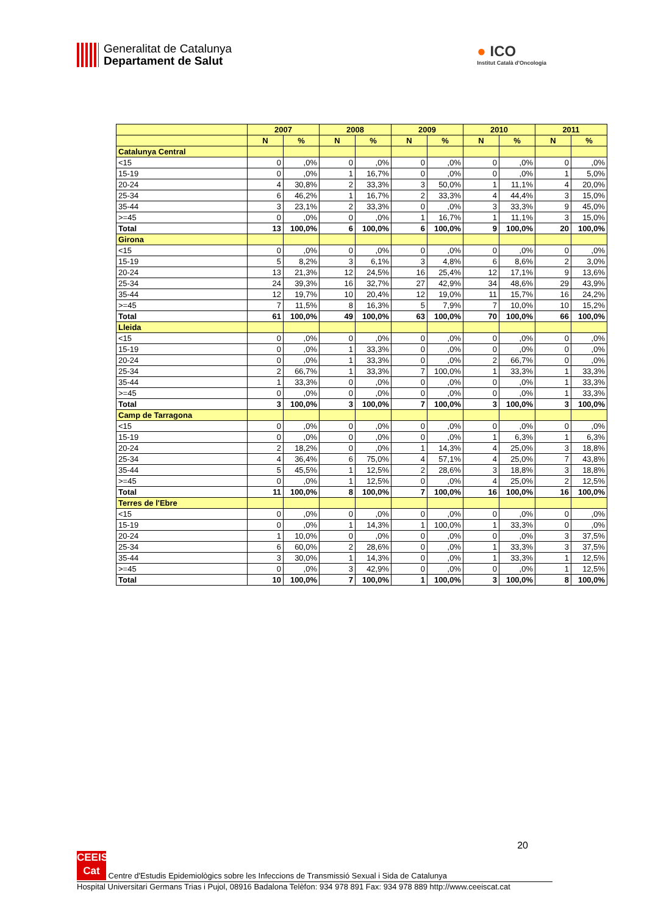Generalitat de Catalunya
Departament de Salut
● ICO
Institut Català d'Oncologia
| | 2007 | | 2008 | | 2009 | | 2010 | | 2011 | |
| --- | --- | --- | --- | --- | --- | --- | --- | --- | --- | --- |
| | N | % | N | % | N | % | N | % | N | % |
| Catalunya Central | | | | | | | | | | |
| <15 | 0 | ,0% | 0 | ,0% | 0 | ,0% | 0 | ,0% | 0 | ,0% |
| 15-19 | 0 | ,0% | 1 | 16,7% | 0 | ,0% | 0 | ,0% | 1 | 5,0% |
| 20-24 | 4 | 30,8% | 2 | 33,3% | 3 | 50,0% | 1 | 11,1% | 4 | 20,0% |
| 25-34 | 6 | 46,2% | 1 | 16,7% | 2 | 33,3% | 4 | 44,4% | 3 | 15,0% |
| 35-44 | 3 | 23,1% | 2 | 33,3% | 0 | ,0% | 3 | 33,3% | 9 | 45,0% |
| >=45 | 0 | ,0% | 0 | ,0% | 1 | 16,7% | 1 | 11,1% | 3 | 15,0% |
| Total | 13 | 100,0% | 6 | 100,0% | 6 | 100,0% | 9 | 100,0% | 20 | 100,0% |
| Girona | | | | | | | | | | |
| <15 | 0 | ,0% | 0 | ,0% | 0 | ,0% | 0 | ,0% | 0 | ,0% |
| 15-19 | 5 | 8,2% | 3 | 6,1% | 3 | 4,8% | 6 | 8,6% | 2 | 3,0% |
| 20-24 | 13 | 21,3% | 12 | 24,5% | 16 | 25,4% | 12 | 17,1% | 9 | 13,6% |
| 25-34 | 24 | 39,3% | 16 | 32,7% | 27 | 42,9% | 34 | 48,6% | 29 | 43,9% |
| 35-44 | 12 | 19,7% | 10 | 20,4% | 12 | 19,0% | 11 | 15,7% | 16 | 24,2% |
| >=45 | 7 | 11,5% | 8 | 16,3% | 5 | 7,9% | 7 | 10,0% | 10 | 15,2% |
| Total | 61 | 100,0% | 49 | 100,0% | 63 | 100,0% | 70 | 100,0% | 66 | 100,0% |
| Lleida | | | | | | | | | | |
| <15 | 0 | ,0% | 0 | ,0% | 0 | ,0% | 0 | ,0% | 0 | ,0% |
| 15-19 | 0 | ,0% | 1 | 33,3% | 0 | ,0% | 0 | ,0% | 0 | ,0% |
| 20-24 | 0 | ,0% | 1 | 33,3% | 0 | ,0% | 2 | 66,7% | 0 | ,0% |
| 25-34 | 2 | 66,7% | 1 | 33,3% | 7 | 100,0% | 1 | 33,3% | 1 | 33,3% |
| 35-44 | 1 | 33,3% | 0 | ,0% | 0 | ,0% | 0 | ,0% | 1 | 33,3% |
| >=45 | 0 | ,0% | 0 | ,0% | 0 | ,0% | 0 | ,0% | 1 | 33,3% |
| Total | 3 | 100,0% | 3 | 100,0% | 7 | 100,0% | 3 | 100,0% | 3 | 100,0% |
| Camp de Tarragona | | | | | | | | | | |
| <15 | 0 | ,0% | 0 | ,0% | 0 | ,0% | 0 | ,0% | 0 | ,0% |
| 15-19 | 0 | ,0% | 0 | ,0% | 0 | ,0% | 1 | 6,3% | 1 | 6,3% |
| 20-24 | 2 | 18,2% | 0 | ,0% | 1 | 14,3% | 4 | 25,0% | 3 | 18,8% |
| 25-34 | 4 | 36,4% | 6 | 75,0% | 4 | 57,1% | 4 | 25,0% | 7 | 43,8% |
| 35-44 | 5 | 45,5% | 1 | 12,5% | 2 | 28,6% | 3 | 18,8% | 3 | 18,8% |
| >=45 | 0 | ,0% | 1 | 12,5% | 0 | ,0% | 4 | 25,0% | 2 | 12,5% |
| Total | 11 | 100,0% | 8 | 100,0% | 7 | 100,0% | 16 | 100,0% | 16 | 100,0% |
| Terres de l'Ebre | | | | | | | | | | |
| <15 | 0 | ,0% | 0 | ,0% | 0 | ,0% | 0 | ,0% | 0 | ,0% |
| 15-19 | 0 | ,0% | 1 | 14,3% | 1 | 100,0% | 1 | 33,3% | 0 | ,0% |
| 20-24 | 1 | 10,0% | 0 | ,0% | 0 | ,0% | 0 | ,0% | 3 | 37,5% |
| 25-34 | 6 | 60,0% | 2 | 28,6% | 0 | ,0% | 1 | 33,3% | 3 | 37,5% |
| 35-44 | 3 | 30,0% | 1 | 14,3% | 0 | ,0% | 1 | 33,3% | 1 | 12,5% |
| >=45 | 0 | ,0% | 3 | 42,9% | 0 | ,0% | 0 | ,0% | 1 | 12,5% |
| Total | 10 | 100,0% | 7 | 100,0% | 1 | 100,0% | 3 | 100,0% | 8 | 100,0% |
20
CEEIS Cat Centre d'Estudis Epidemiològics sobre les Infeccions de Transmissió Sexual i Sida de Catalunya
Hospital Universitari Germans Trias i Pujol, 08916 Badalona Telèfon: 934 978 891 Fax: 934 978 889 http://www.ceeiscat.cat